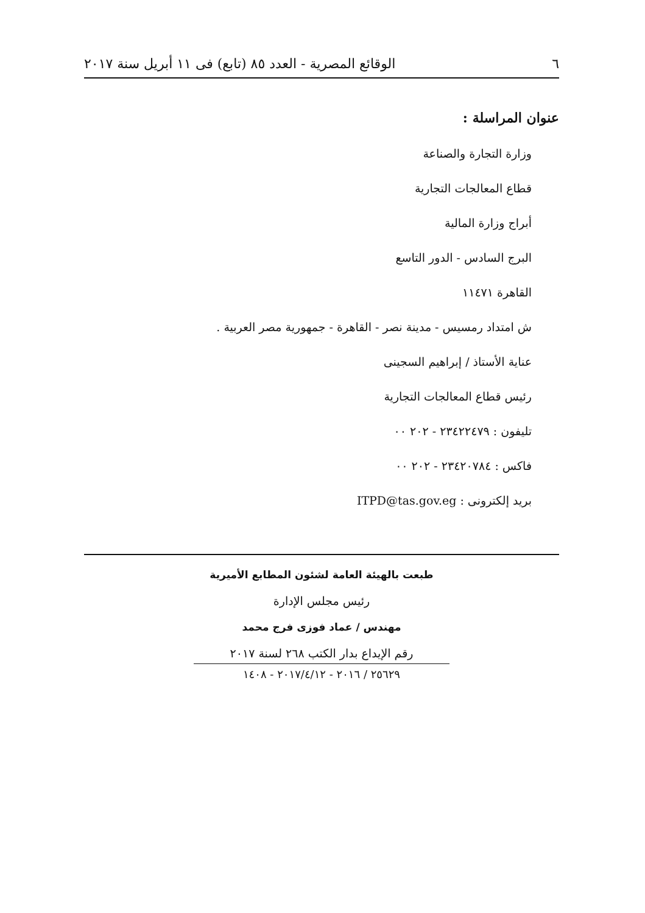٦ الوقائع المصرية - العدد ٨٥ (تابع) فى ١١ أبريل سنة ٢٠١٧
عنوان المراسلة :
وزارة التجارة والصناعة
قطاع المعالجات التجارية
أبراج وزارة المالية
البرج السادس - الدور التاسع
القاهرة ١١٤٧١
ش امتداد رمسيس - مدينة نصر - القاهرة - جمهورية مصر العربية .
عناية الأستاذ / إبراهيم السجينى
رئيس قطاع المعالجات التجارية
تليفون : ٢٣٤٢٢٤٧٩ - ٢٠٢ ٠٠
فاكس : ٢٣٤٢٠٧٨٤ - ٢٠٢ ٠٠
بريد إلكترونى : ITPD@tas.gov.eg
طبعت بالهيئة العامة لشئون المطابع الأميرية
رئيس مجلس الإدارة
مهندس / عماد فوزى فرج محمد
رقم الإيداع بدار الكتب ٢٦٨ لسنة ٢٠١٧
٢٥٦٢٩ / ٢٠١٦ - ٢٠١٧/٤/١٢ - ١٤٠٨